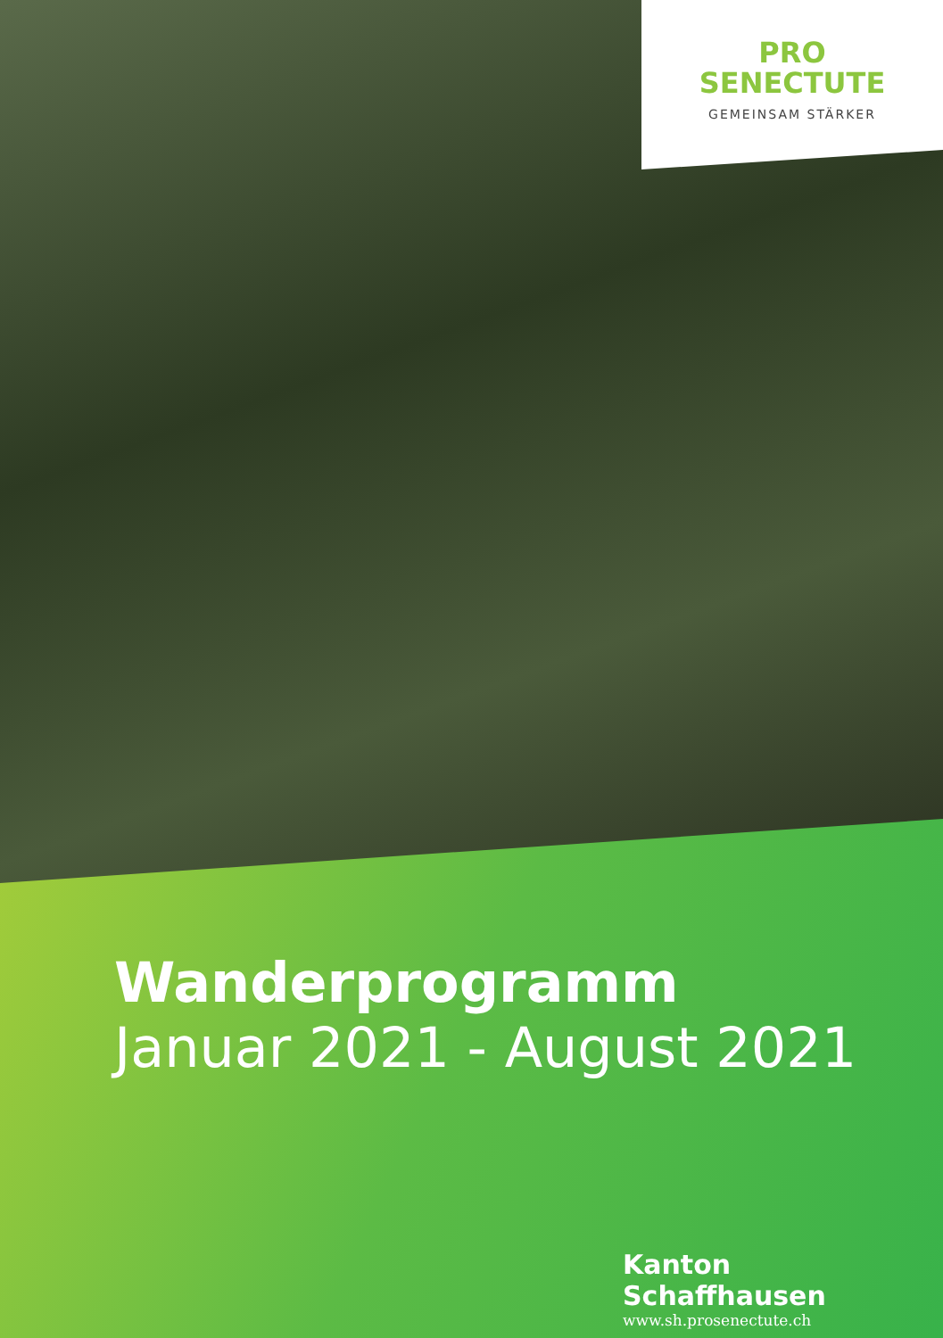PRO
SENECTUTE
GEMEINSAM STÄRKER
Wanderprogramm
Januar 2021 - August 2021
Kanton Schaffhausen
www.sh.prosenectute.ch